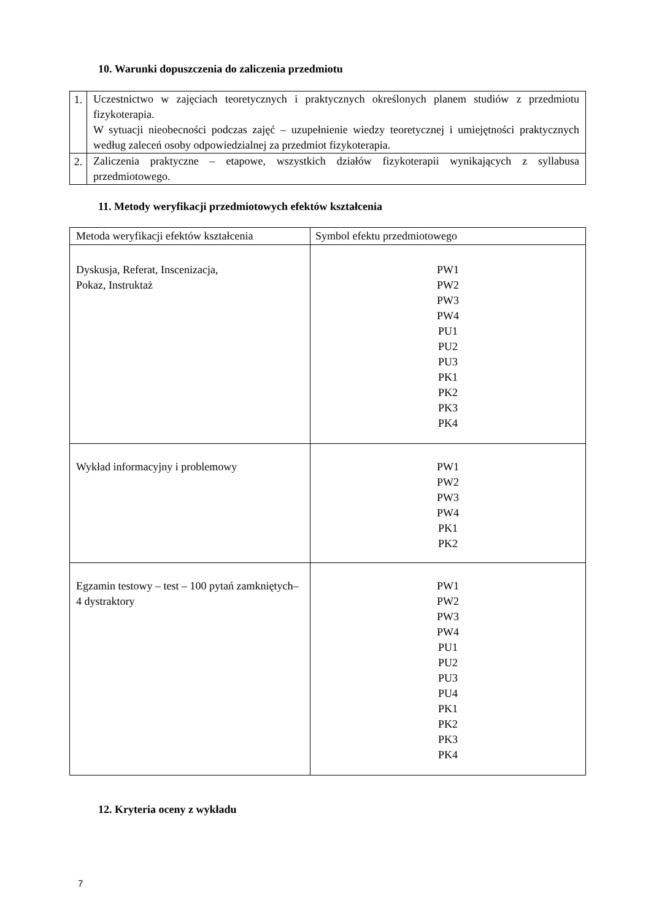10. Warunki dopuszczenia do zaliczenia przedmiotu
| 1. | Uczestnictwo w zajęciach teoretycznych i praktycznych określonych planem studiów z przedmiotu fizykoterapia. W sytuacji nieobecności podczas zajęć – uzupełnienie wiedzy teoretycznej i umiejętności praktycznych według zaleceń osoby odpowiedzialnej za przedmiot fizykoterapia. |
| 2. | Zaliczenia praktyczne – etapowe, wszystkich działów fizykoterapii wynikających z syllabusa przedmiotowego. |
11. Metody weryfikacji przedmiotowych efektów kształcenia
| Metoda weryfikacji efektów kształcenia | Symbol efektu przedmiotowego |
| Dyskusja, Referat, Inscenizacja, Pokaz, Instruktaż | PW1 PW2 PW3 PW4 PU1 PU2 PU3 PK1 PK2 PK3 PK4 |
| Wykład informacyjny i problemowy | PW1 PW2 PW3 PW4 PK1 PK2 |
| Egzamin testowy – test – 100 pytań zamkniętych– 4 dystraktory | PW1 PW2 PW3 PW4 PU1 PU2 PU3 PU4 PK1 PK2 PK3 PK4 |
12. Kryteria oceny z wykładu
7